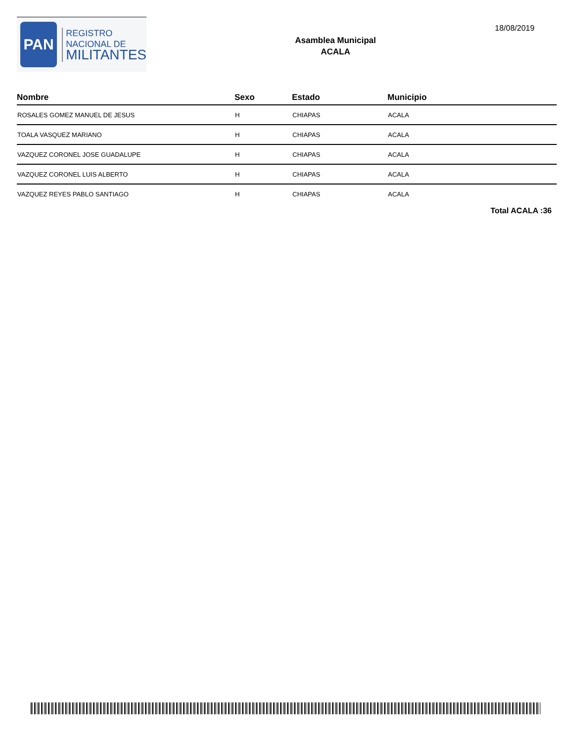PAN
REGISTRO
NACIONAL DE
MILITANTES
Asamblea Municipal
ACALA
18/08/2019
| Nombre | Sexo | Estado | Municipio |
| --- | --- | --- | --- |
| ROSALES GOMEZ MANUEL DE JESUS | H | CHIAPAS | ACALA |
| TOALA VASQUEZ MARIANO | H | CHIAPAS | ACALA |
| VAZQUEZ CORONEL JOSE GUADALUPE | H | CHIAPAS | ACALA |
| VAZQUEZ CORONEL LUIS ALBERTO | H | CHIAPAS | ACALA |
| VAZQUEZ REYES PABLO SANTIAGO | H | CHIAPAS | ACALA |
Total ACALA :36